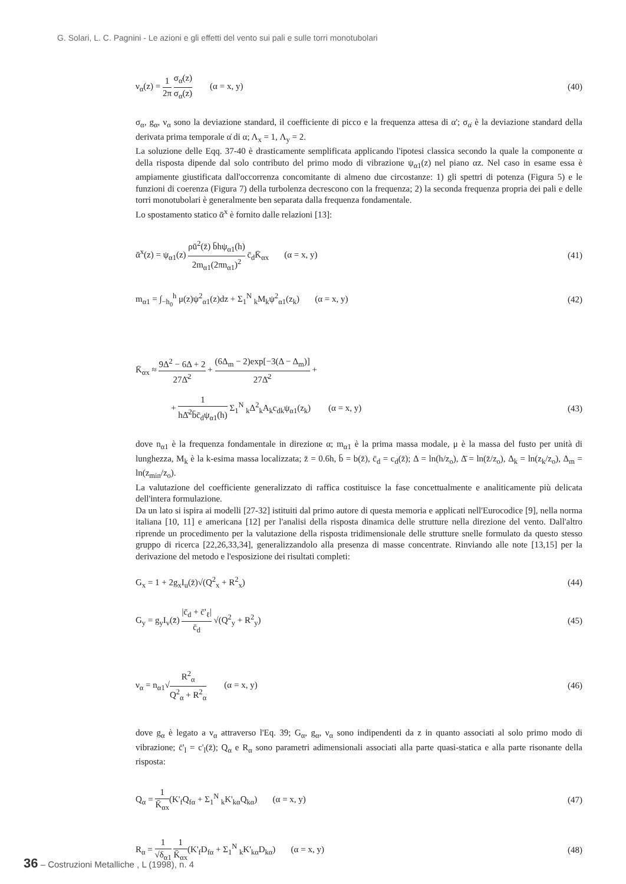G. Solari, L. C. Pagnini - Le azioni e gli effetti del vento sui pali e sulle torri monotubolari
ν<sub>α</sub>(z) = 1 2π σ<sub>α̇</sub>(z) σ<sub>α</sub>(z) (α = x, y) (40)
σ<sub>α</sub>, g<sub>α</sub>, ν<sub>α</sub> sono la deviazione standard, il coefficiente di picco e la frequenza attesa di α'; σ<sub>α̇</sub> è la deviazione standard della derivata prima temporale α̇ di α; Λ<sub>x</sub> = 1, Λ<sub>y</sub> = 2.
La soluzione delle Eqq. 37-40 è drasticamente semplificata applicando l'ipotesi classica secondo la quale la componente α della risposta dipende dal solo contributo del primo modo di vibrazione ψ<sub>α1</sub>(z) nel piano αz. Nel caso in esame essa è ampiamente giustificata dall'occorrenza concomitante di almeno due circostanze: 1) gli spettri di potenza (Figura 5) e le funzioni di coerenza (Figura 7) della turbolenza decrescono con la frequenza; 2) la seconda frequenza propria dei pali e delle torri monotubolari è generalmente ben separata dalla frequenza fondamentale.
Lo spostamento statico ᾱ<sup>x</sup> è fornito dalle relazioni [13]:
ᾱ<sup>x</sup>(z) = ψ<sub>α1</sub>(z) ρū<sup>2</sup>(z̄) b̄hψ<sub>α1</sub>(h) 2m<sub>α1</sub>(2πn<sub>α1</sub>)<sup>2</sup> c̄<sub>d</sub>K̄<sub>αx</sub> (α = x, y) (41)
m<sub>α1</sub> = ∫<sub>−h<sub>0</sub></sub><sup>h</sup> μ(z)ψ<sup>2</sup><sub>α1</sub>(z)dz + Σ<sub>1</sub><sup>N</sup> <sub>k</sub>M<sub>k</sub>ψ<sup>2</sup><sub>α1</sub>(z<sub>k</sub>) (α = x, y) (42)
K̄<sub>αx</sub> ≈ 9Δ<sup>2</sup> − 6Δ + 2 27Δ̄<sup>2</sup> + (6Δ<sub>m</sub> − 2)exp[−3(Δ − Δ<sub>m</sub>)] 27Δ̄<sup>2</sup> +
+ 1 hΔ̄<sup>2</sup>b̄c̄<sub>d</sub>ψ<sub>α1</sub>(h) Σ<sub>1</sub><sup>N</sup> <sub>k</sub>Δ<sup>2</sup><sub>k</sub>A<sub>k</sub>c<sub>dk</sub>ψ<sub>α1</sub>(z<sub>k</sub>) (α = x, y) (43)
dove n<sub>α1</sub> è la frequenza fondamentale in direzione α; m<sub>α1</sub> è la prima massa modale, μ è la massa del fusto per unità di lunghezza, M<sub>k</sub> è la k-esima massa localizzata; z̄ = 0.6h, b̄ = b(z̄), c̄<sub>d</sub> = c<sub>d</sub>(z̄); Δ = ln(h/z<sub>o</sub>), Δ̄ = ln(z̄/z<sub>o</sub>), Δ<sub>k</sub> = ln(z<sub>k</sub>/z<sub>o</sub>), Δ<sub>m</sub> = ln(z<sub>min</sub>/z<sub>o</sub>).
La valutazione del coefficiente generalizzato di raffica costituisce la fase concettualmente e analiticamente più delicata dell'intera formulazione.
Da un lato si ispira ai modelli [27-32] istituiti dal primo autore di questa memoria e applicati nell'Eurocodice [9], nella norma italiana [10, 11] e americana [12] per l'analisi della risposta dinamica delle strutture nella direzione del vento. Dall'altro riprende un procedimento per la valutazione della risposta tridimensionale delle strutture snelle formulato da questo stesso gruppo di ricerca [22,26,33,34], generalizzandolo alla presenza di masse concentrate. Rinviando alle note [13,15] per la derivazione del metodo e l'esposizione dei risultati completi:
G<sub>x</sub> = 1 + 2g<sub>x</sub>I<sub>u</sub>(z̄)√(Q<sup>2</sup><sub>x</sub> + R<sup>2</sup><sub>x</sub>) (44)
G<sub>y</sub> = g<sub>y</sub>I<sub>v</sub>(z̄) |c̄<sub>d</sub> + c̄'<sub>ℓ</sub>| c̄<sub>d</sub> √(Q<sup>2</sup><sub>y</sub> + R<sup>2</sup><sub>y</sub>) (45)
ν<sub>α</sub> = n<sub>α1</sub>√R<sup>2</sup><sub>α</sub> Q<sup>2</sup><sub>α</sub> + R<sup>2</sup><sub>α</sub> (α = x, y) (46)
dove g<sub>α</sub> è legato a ν<sub>α</sub> attraverso l'Eq. 39; G<sub>α</sub>, g<sub>α</sub>, ν<sub>α</sub> sono indipendenti da z in quanto associati al solo primo modo di vibrazione; c̄'<sub>l</sub> = c'<sub>l</sub>(z̄); Q<sub>α</sub> e R<sub>α</sub> sono parametri adimensionali associati alla parte quasi-statica e alla parte risonante della risposta:
Q<sub>α</sub> = 1 K̄<sub>αx</sub>(K'<sub>f</sub>Q<sub>fα</sub> + Σ<sub>1</sub><sup>N</sup> <sub>k</sub>K'<sub>kα</sub>Q<sub>kα</sub>) (α = x, y) (47)
R<sub>α</sub> = 1 √δ<sub>α1</sub> 1 K̄<sub>αx</sub>(K'<sub>f</sub>D<sub>fα</sub> + Σ<sub>1</sub><sup>N</sup> <sub>k</sub>K'<sub>kα</sub>D<sub>kα</sub>) (α = x, y) (48)
36 – Costruzioni Metalliche , L (1998), n. 4